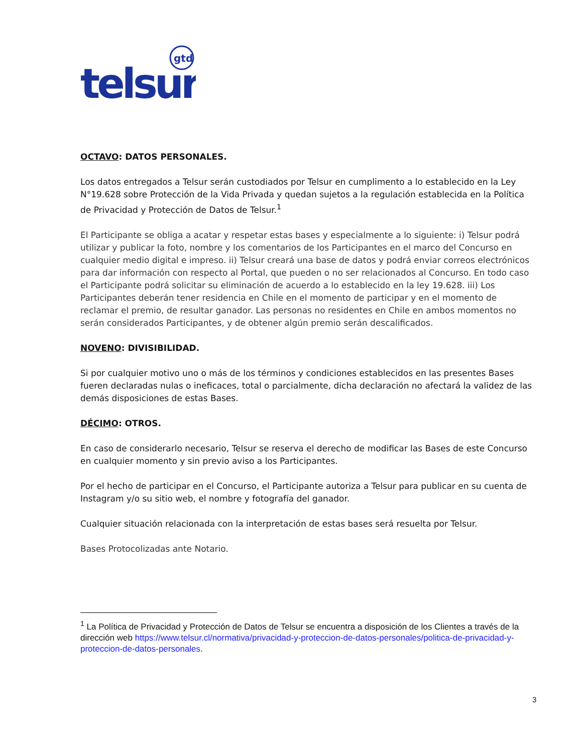gtd
telsur
OCTAVO: DATOS PERSONALES.
Los datos entregados a Telsur serán custodiados por Telsur en cumplimento a lo establecido en la Ley N°19.628 sobre Protección de la Vida Privada y quedan sujetos a la regulación establecida en la Política de Privacidad y Protección de Datos de Telsur.<sup>1</sup>
El Participante se obliga a acatar y respetar estas bases y especialmente a lo siguiente: i) Telsur podrá utilizar y publicar la foto, nombre y los comentarios de los Participantes en el marco del Concurso en cualquier medio digital e impreso. ii) Telsur creará una base de datos y podrá enviar correos electrónicos para dar información con respecto al Portal, que pueden o no ser relacionados al Concurso. En todo caso el Participante podrá solicitar su eliminación de acuerdo a lo establecido en la ley 19.628. iii) Los Participantes deberán tener residencia en Chile en el momento de participar y en el momento de reclamar el premio, de resultar ganador. Las personas no residentes en Chile en ambos momentos no serán considerados Participantes, y de obtener algún premio serán descalificados.
NOVENO: DIVISIBILIDAD.
Si por cualquier motivo uno o más de los términos y condiciones establecidos en las presentes Bases fueren declaradas nulas o ineficaces, total o parcialmente, dicha declaración no afectará la validez de las demás disposiciones de estas Bases.
DÉCIMO: OTROS.
En caso de considerarlo necesario, Telsur se reserva el derecho de modificar las Bases de este Concurso en cualquier momento y sin previo aviso a los Participantes.
Por el hecho de participar en el Concurso, el Participante autoriza a Telsur para publicar en su cuenta de Instagram y/o su sitio web, el nombre y fotografía del ganador.
Cualquier situación relacionada con la interpretación de estas bases será resuelta por Telsur.
Bases Protocolizadas ante Notario.
<sup>1</sup> La Política de Privacidad y Protección de Datos de Telsur se encuentra a disposición de los Clientes a través de la dirección web https://www.telsur.cl/normativa/privacidad-y-proteccion-de-datos-personales/politica-de-privacidad-y-proteccion-de-datos-personales.
3